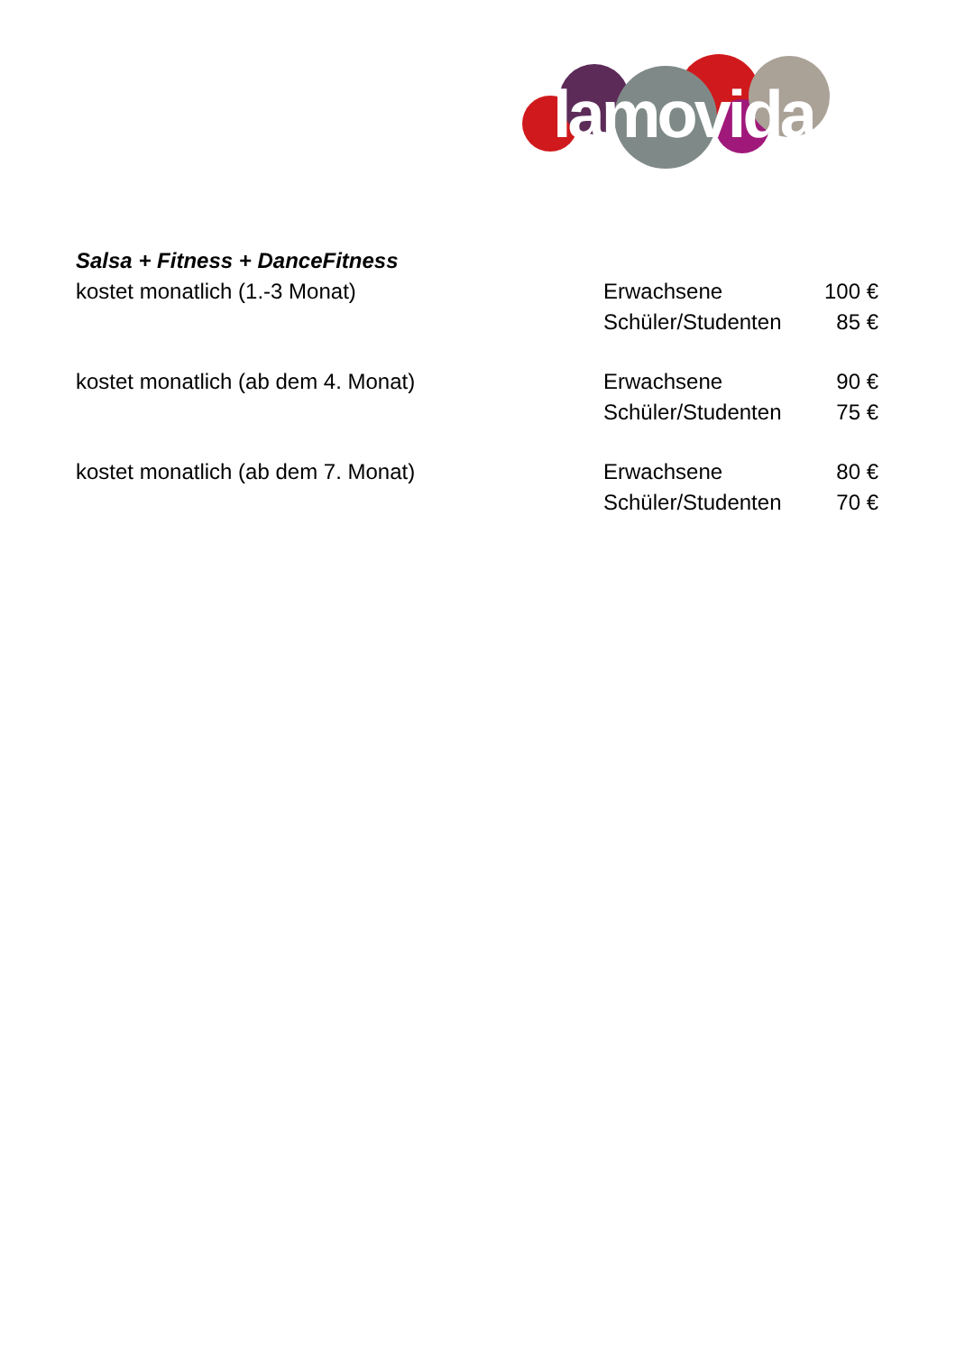lamovida
Salsa + Fitness + DanceFitness
| kostet monatlich (1.-3 Monat) | Erwachsene | 100 € |
| | Schüler/Studenten | 85 € |
| kostet monatlich (ab dem 4. Monat) | Erwachsene | 90 € |
| | Schüler/Studenten | 75 € |
| kostet monatlich (ab dem 7. Monat) | Erwachsene | 80 € |
| | Schüler/Studenten | 70 € |